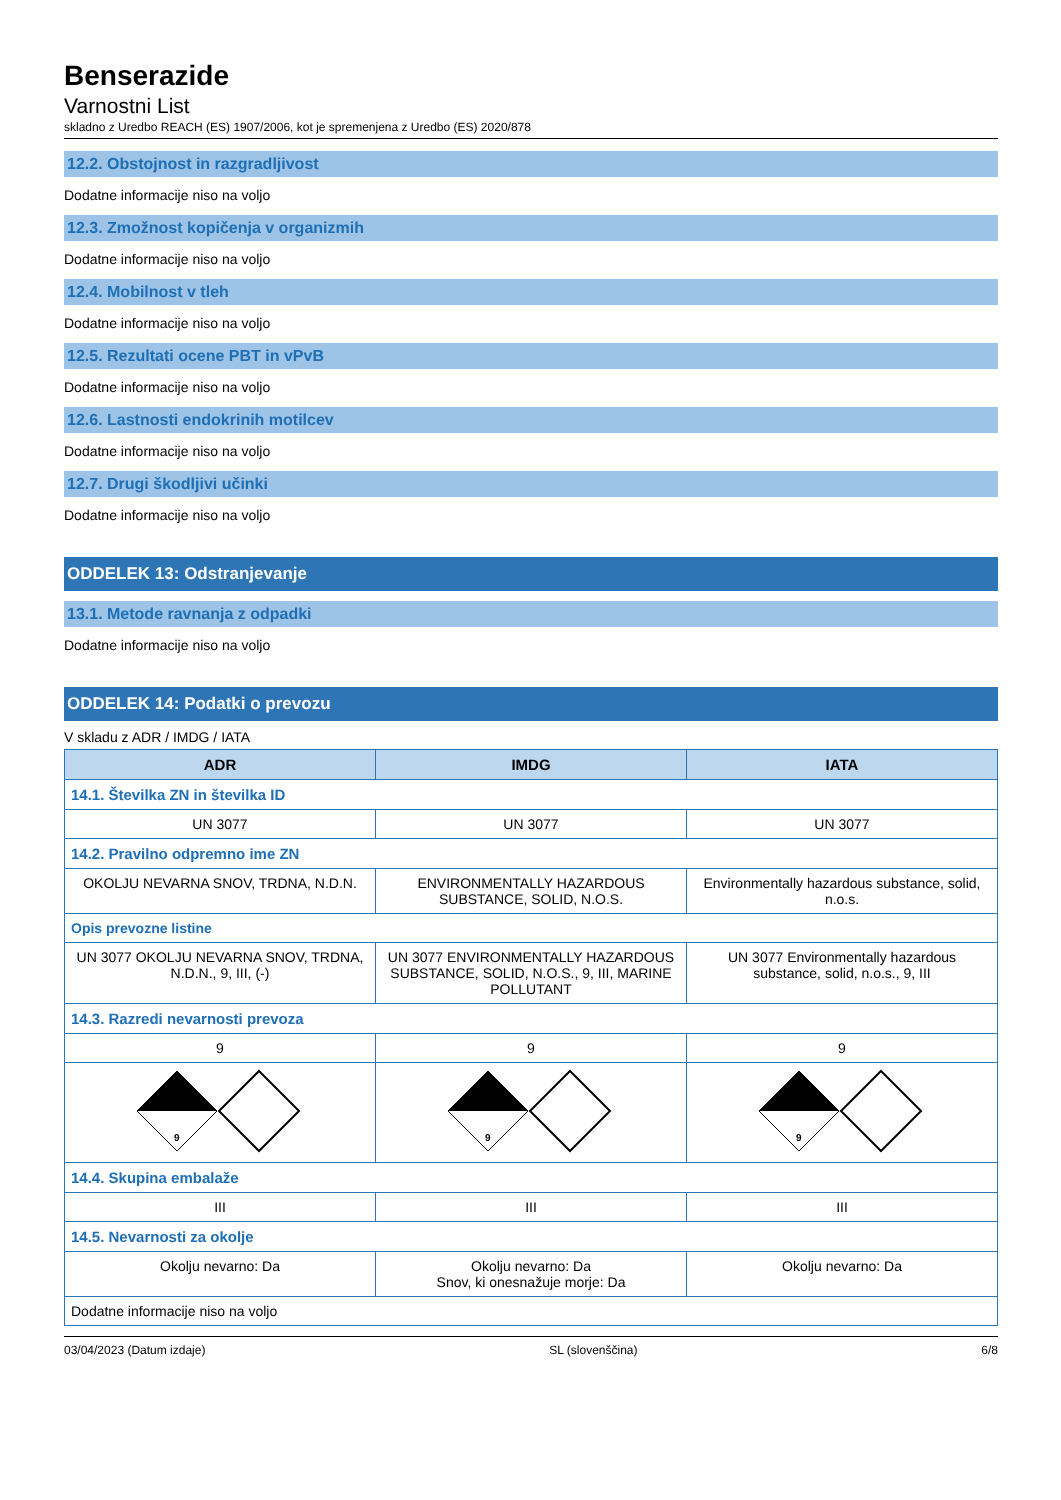Benserazide
Varnostni List
skladno z Uredbo REACH (ES) 1907/2006, kot je spremenjena z Uredbo (ES) 2020/878
12.2. Obstojnost in razgradljivost
Dodatne informacije niso na voljo
12.3. Zmožnost kopičenja v organizmih
Dodatne informacije niso na voljo
12.4. Mobilnost v tleh
Dodatne informacije niso na voljo
12.5. Rezultati ocene PBT in vPvB
Dodatne informacije niso na voljo
12.6. Lastnosti endokrinih motilcev
Dodatne informacije niso na voljo
12.7. Drugi škodljivi učinki
Dodatne informacije niso na voljo
ODDELEK 13: Odstranjevanje
13.1. Metode ravnanja z odpadki
Dodatne informacije niso na voljo
ODDELEK 14: Podatki o prevozu
V skladu z ADR / IMDG / IATA
| ADR | IMDG | IATA |
| --- | --- | --- |
| 14.1. Številka ZN in številka ID | | |
| UN 3077 | UN 3077 | UN 3077 |
| 14.2. Pravilno odpremno ime ZN | | |
| OKOLJU NEVARNA SNOV, TRDNA, N.D.N. | ENVIRONMENTALLY HAZARDOUS SUBSTANCE, SOLID, N.O.S. | Environmentally hazardous substance, solid, n.o.s. |
| Opis prevozne listine | | |
| UN 3077 OKOLJU NEVARNA SNOV, TRDNA, N.D.N., 9, III, (-) | UN 3077 ENVIRONMENTALLY HAZARDOUS SUBSTANCE, SOLID, N.O.S., 9, III, MARINE POLLUTANT | UN 3077 Environmentally hazardous substance, solid, n.o.s., 9, III |
| 14.3. Razredi nevarnosti prevoza | | |
| 9 | 9 | 9 |
| 9 | 9 | 9 |
| 14.4. Skupina embalaže | | |
| III | III | III |
| 14.5. Nevarnosti za okolje | | |
| Okolju nevarno: Da | Okolju nevarno: Da Snov, ki onesnažuje morje: Da | Okolju nevarno: Da |
| Dodatne informacije niso na voljo | | |
03/04/2023 (Datum izdaje) SL (slovenščina) 6/8